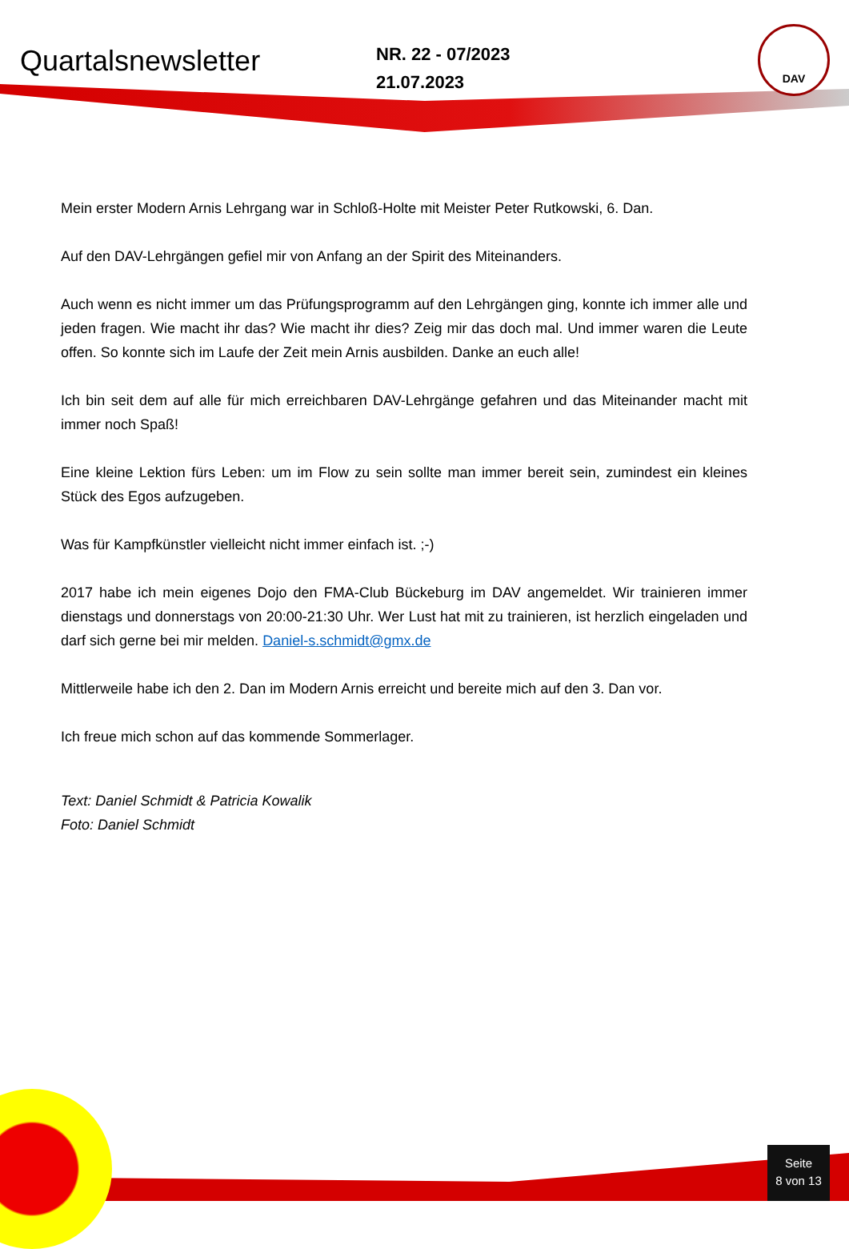DAV
Quartalsnewsletter
NR. 22 - 07/2023
21.07.2023
Mein erster Modern Arnis Lehrgang war in Schloß-Holte mit Meister Peter Rutkowski, 6. Dan.
Auf den DAV-Lehrgängen gefiel mir von Anfang an der Spirit des Miteinanders.
Auch wenn es nicht immer um das Prüfungsprogramm auf den Lehrgängen ging, konnte ich immer alle und jeden fragen. Wie macht ihr das? Wie macht ihr dies? Zeig mir das doch mal. Und immer waren die Leute offen. So konnte sich im Laufe der Zeit mein Arnis ausbilden. Danke an euch alle!
Ich bin seit dem auf alle für mich erreichbaren DAV-Lehrgänge gefahren und das Miteinander macht mit immer noch Spaß!
Eine kleine Lektion fürs Leben: um im Flow zu sein sollte man immer bereit sein, zumindest ein kleines Stück des Egos aufzugeben.
Was für Kampfkünstler vielleicht nicht immer einfach ist. ;-)
2017 habe ich mein eigenes Dojo den FMA-Club Bückeburg im DAV angemeldet. Wir trainieren immer dienstags und donnerstags von 20:00-21:30 Uhr. Wer Lust hat mit zu trainieren, ist herzlich eingeladen und darf sich gerne bei mir melden. Daniel-s.schmidt@gmx.de
Mittlerweile habe ich den 2. Dan im Modern Arnis erreicht und bereite mich auf den 3. Dan vor.
Ich freue mich schon auf das kommende Sommerlager.
Text: Daniel Schmidt & Patricia Kowalik
Foto: Daniel Schmidt
Seite
8 von 13